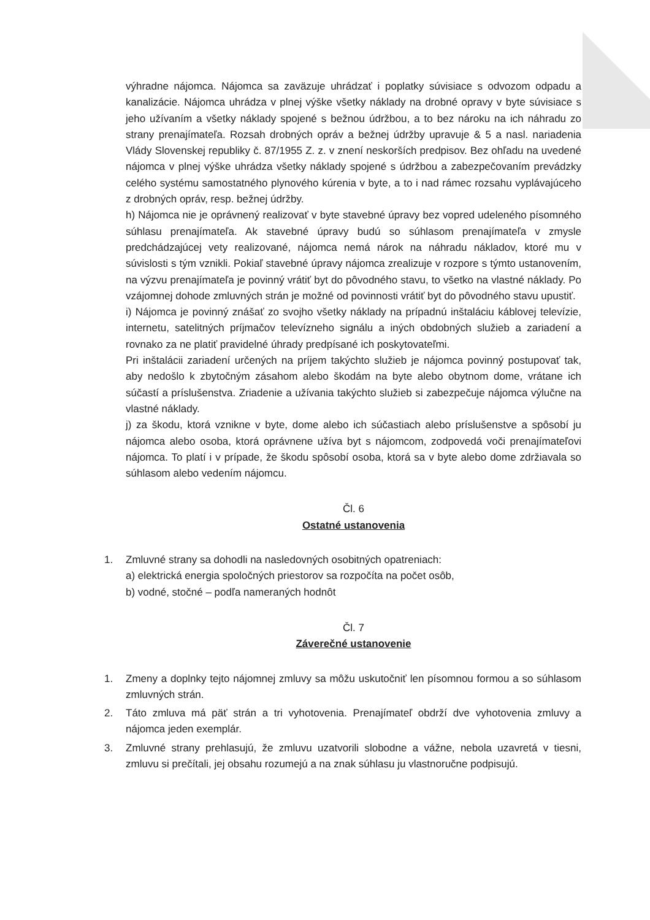výhradne nájomca. Nájomca sa zaväzuje uhrádzať i poplatky súvisiace s odvozom odpadu a kanalizácie. Nájomca uhrádza v plnej výške všetky náklady na drobné opravy v byte súvisiace s jeho užívaním a všetky náklady spojené s bežnou údržbou, a to bez nároku na ich náhradu zo strany prenajímateľa. Rozsah drobných opráv a bežnej údržby upravuje & 5 a nasl. nariadenia Vlády Slovenskej republiky č. 87/1955 Z. z. v znení neskorších predpisov. Bez ohľadu na uvedené nájomca v plnej výške uhrádza všetky náklady spojené s údržbou a zabezpečovaním prevádzky celého systému samostatného plynového kúrenia v byte, a to i nad rámec rozsahu vyplávajúceho z drobných opráv, resp. bežnej údržby.
h) Nájomca nie je oprávnený realizovať v byte stavebné úpravy bez vopred udeleného písomného súhlasu prenajímateľa. Ak stavebné úpravy budú so súhlasom prenajímateľa v zmysle predchádzajúcej vety realizované, nájomca nemá nárok na náhradu nákladov, ktoré mu v súvislosti s tým vznikli. Pokiaľ stavebné úpravy nájomca zrealizuje v rozpore s týmto ustanovením, na výzvu prenajímateľa je povinný vrátiť byt do pôvodného stavu, to všetko na vlastné náklady. Po vzájomnej dohode zmluvných strán je možné od povinnosti vrátiť byt do pôvodného stavu upustiť.
i) Nájomca je povinný znášať zo svojho všetky náklady na prípadnú inštaláciu káblovej televízie, internetu, satelitných príjmačov televízneho signálu a iných obdobných služieb a zariadení a rovnako za ne platiť pravidelné úhrady predpísané ich poskytovateľmi.
Pri inštalácii zariadení určených na príjem takýchto služieb je nájomca povinný postupovať tak, aby nedošlo k zbytočným zásahom alebo škodám na byte alebo obytnom dome, vrátane ich súčastí a príslušenstva. Zriadenie a užívania takýchto služieb si zabezpečuje nájomca výlučne na vlastné náklady.
j) za škodu, ktorá vznikne v byte, dome alebo ich súčastiach alebo príslušenstve a spôsobí ju nájomca alebo osoba, ktorá oprávnene užíva byt s nájomcom, zodpovedá voči prenajímateľovi nájomca. To platí i v prípade, že škodu spôsobí osoba, ktorá sa v byte alebo dome zdržiavala so súhlasom alebo vedením nájomcu.
Čl. 6
Ostatné ustanovenia
1. Zmluvné strany sa dohodli na nasledovných osobitných opatreniach:
a) elektrická energia spoločných priestorov sa rozpočíta na počet osôb,
b) vodné, stočné – podľa nameraných hodnôt
Čl. 7
Záverečné ustanovenie
1. Zmeny a doplnky tejto nájomnej zmluvy sa môžu uskutočniť len písomnou formou a so súhlasom zmluvných strán.
2. Táto zmluva má päť strán a tri vyhotovenia. Prenajímateľ obdrží dve vyhotovenia zmluvy a nájomca jeden exemplár.
3. Zmluvné strany prehlasujú, že zmluvu uzatvorili slobodne a vážne, nebola uzavretá v tiesni, zmluvu si prečítali, jej obsahu rozumejú a na znak súhlasu ju vlastnoručne podpisujú.